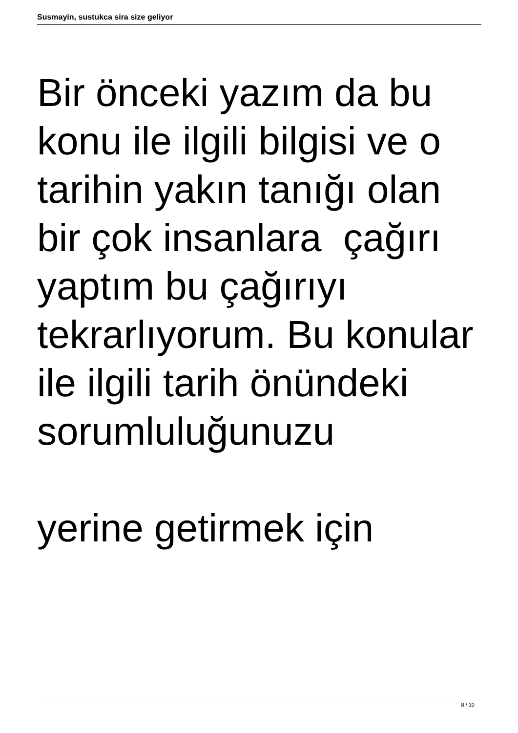Susmayin, sustukca sira size geliyor
Bir önceki yazım da bu konu ile ilgili bilgisi ve o tarihin yakın tanığı olan bir çok insanlara çağırı yaptım bu çağırıyı tekrarlıyorum. Bu konular ile ilgili tarih önündeki sorumluluğunuzu
yerine getirmek için
8 / 10